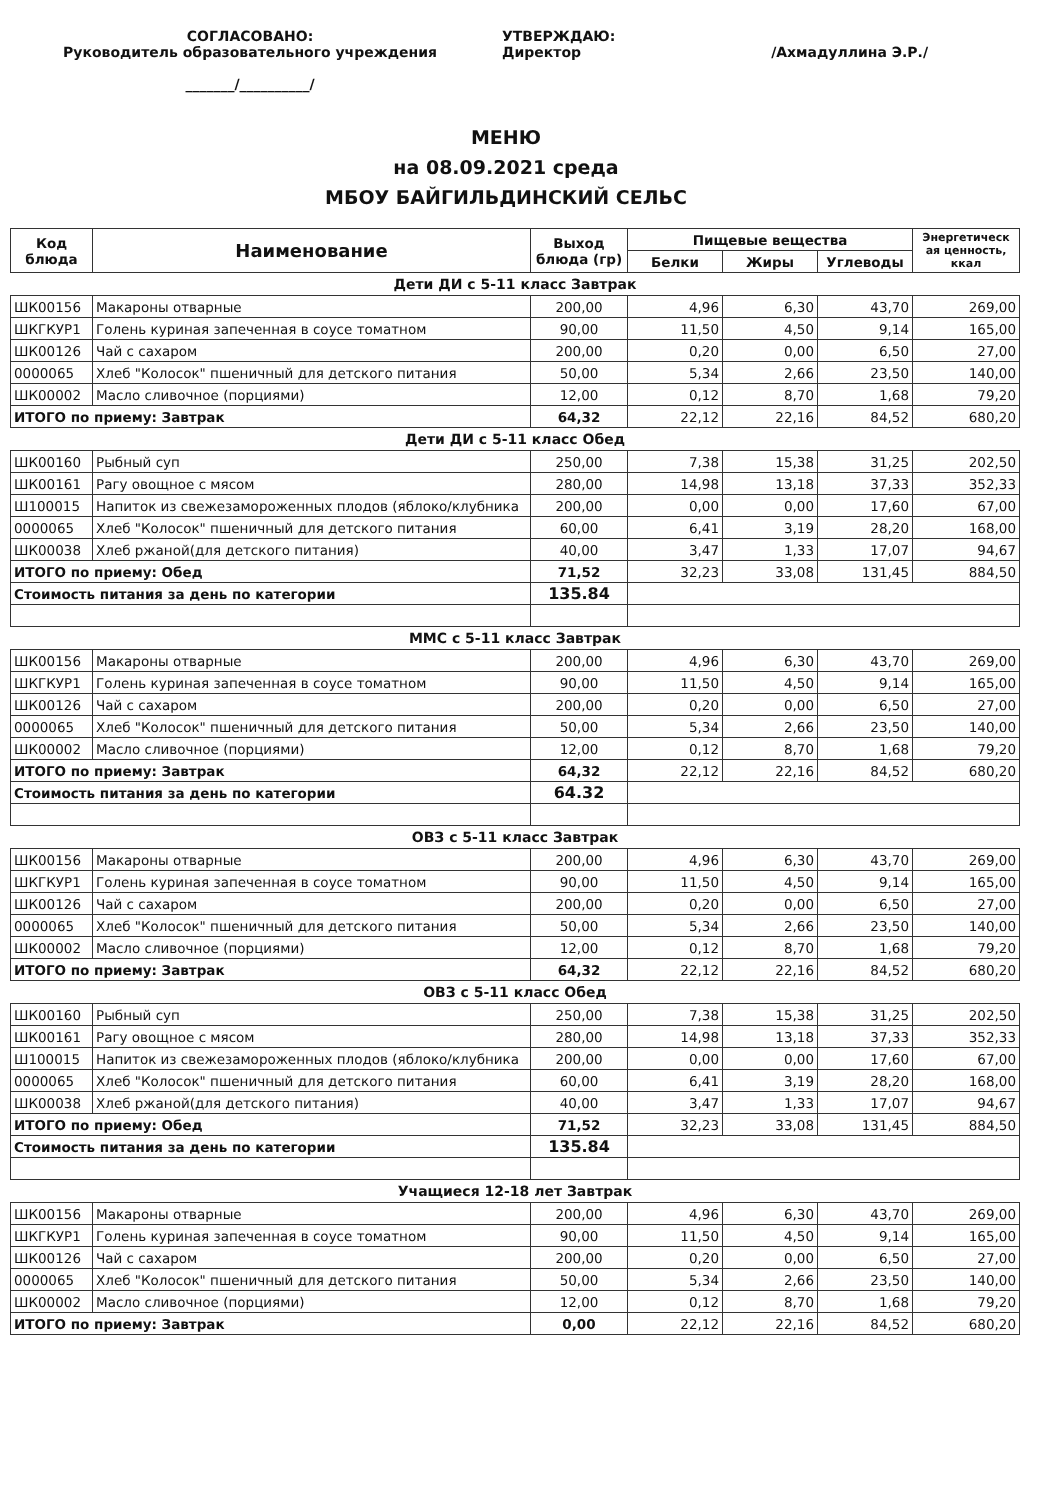СОГЛАСОВАНО:
Руководитель образовательного учреждения
_______/__________/
УТВЕРЖДАЮ:
Директор /Ахмадуллина Э.Р./
МЕНЮ
на 08.09.2021 среда
МБОУ БАЙГИЛЬДИНСКИЙ СЕЛЬС
| Код блюда | Наименование | Выход блюда (гр) | Пищевые вещества | | | Энергетическ ая ценность, ккал |
| --- | --- | --- | --- | --- | --- | --- |
| | | | Белки | Жиры | Углеводы | |
| Дети ДИ с 5-11 класс Завтрак | | | | | | |
| ШК00156 | Макароны отварные | 200,00 | 4,96 | 6,30 | 43,70 | 269,00 |
| ШКГКУР1 | Голень куриная запеченная в соусе томатном | 90,00 | 11,50 | 4,50 | 9,14 | 165,00 |
| ШК00126 | Чай с сахаром | 200,00 | 0,20 | 0,00 | 6,50 | 27,00 |
| 0000065 | Хлеб "Колосок" пшеничный для детского питания | 50,00 | 5,34 | 2,66 | 23,50 | 140,00 |
| ШК00002 | Масло сливочное (порциями) | 12,00 | 0,12 | 8,70 | 1,68 | 79,20 |
| ИТОГО по приему: Завтрак | | 64,32 | 22,12 | 22,16 | 84,52 | 680,20 |
| Дети ДИ с 5-11 класс Обед | | | | | | |
| ШК00160 | Рыбный суп | 250,00 | 7,38 | 15,38 | 31,25 | 202,50 |
| ШК00161 | Рагу овощное с мясом | 280,00 | 14,98 | 13,18 | 37,33 | 352,33 |
| Ш100015 | Напиток из свежезамороженных плодов (яблоко/клубника | 200,00 | 0,00 | 0,00 | 17,60 | 67,00 |
| 0000065 | Хлеб "Колосок" пшеничный для детского питания | 60,00 | 6,41 | 3,19 | 28,20 | 168,00 |
| ШК00038 | Хлеб ржаной(для детского питания) | 40,00 | 3,47 | 1,33 | 17,07 | 94,67 |
| ИТОГО по приему: Обед | | 71,52 | 32,23 | 33,08 | 131,45 | 884,50 |
| Стоимость питания за день по категории | | 135.84 | | | | |
| ММС с 5-11 класс Завтрак | | | | | | |
| ШК00156 | Макароны отварные | 200,00 | 4,96 | 6,30 | 43,70 | 269,00 |
| ШКГКУР1 | Голень куриная запеченная в соусе томатном | 90,00 | 11,50 | 4,50 | 9,14 | 165,00 |
| ШК00126 | Чай с сахаром | 200,00 | 0,20 | 0,00 | 6,50 | 27,00 |
| 0000065 | Хлеб "Колосок" пшеничный для детского питания | 50,00 | 5,34 | 2,66 | 23,50 | 140,00 |
| ШК00002 | Масло сливочное (порциями) | 12,00 | 0,12 | 8,70 | 1,68 | 79,20 |
| ИТОГО по приему: Завтрак | | 64,32 | 22,12 | 22,16 | 84,52 | 680,20 |
| Стоимость питания за день по категории | | 64.32 | | | | |
| ОВЗ с 5-11 класс Завтрак | | | | | | |
| ШК00156 | Макароны отварные | 200,00 | 4,96 | 6,30 | 43,70 | 269,00 |
| ШКГКУР1 | Голень куриная запеченная в соусе томатном | 90,00 | 11,50 | 4,50 | 9,14 | 165,00 |
| ШК00126 | Чай с сахаром | 200,00 | 0,20 | 0,00 | 6,50 | 27,00 |
| 0000065 | Хлеб "Колосок" пшеничный для детского питания | 50,00 | 5,34 | 2,66 | 23,50 | 140,00 |
| ШК00002 | Масло сливочное (порциями) | 12,00 | 0,12 | 8,70 | 1,68 | 79,20 |
| ИТОГО по приему: Завтрак | | 64,32 | 22,12 | 22,16 | 84,52 | 680,20 |
| ОВЗ с 5-11 класс Обед | | | | | | |
| ШК00160 | Рыбный суп | 250,00 | 7,38 | 15,38 | 31,25 | 202,50 |
| ШК00161 | Рагу овощное с мясом | 280,00 | 14,98 | 13,18 | 37,33 | 352,33 |
| Ш100015 | Напиток из свежезамороженных плодов (яблоко/клубника | 200,00 | 0,00 | 0,00 | 17,60 | 67,00 |
| 0000065 | Хлеб "Колосок" пшеничный для детского питания | 60,00 | 6,41 | 3,19 | 28,20 | 168,00 |
| ШК00038 | Хлеб ржаной(для детского питания) | 40,00 | 3,47 | 1,33 | 17,07 | 94,67 |
| ИТОГО по приему: Обед | | 71,52 | 32,23 | 33,08 | 131,45 | 884,50 |
| Стоимость питания за день по категории | | 135.84 | | | | |
| Учащиеся 12-18 лет Завтрак | | | | | | |
| ШК00156 | Макароны отварные | 200,00 | 4,96 | 6,30 | 43,70 | 269,00 |
| ШКГКУР1 | Голень куриная запеченная в соусе томатном | 90,00 | 11,50 | 4,50 | 9,14 | 165,00 |
| ШК00126 | Чай с сахаром | 200,00 | 0,20 | 0,00 | 6,50 | 27,00 |
| 0000065 | Хлеб "Колосок" пшеничный для детского питания | 50,00 | 5,34 | 2,66 | 23,50 | 140,00 |
| ШК00002 | Масло сливочное (порциями) | 12,00 | 0,12 | 8,70 | 1,68 | 79,20 |
| ИТОГО по приему: Завтрак | | 0,00 | 22,12 | 22,16 | 84,52 | 680,20 |